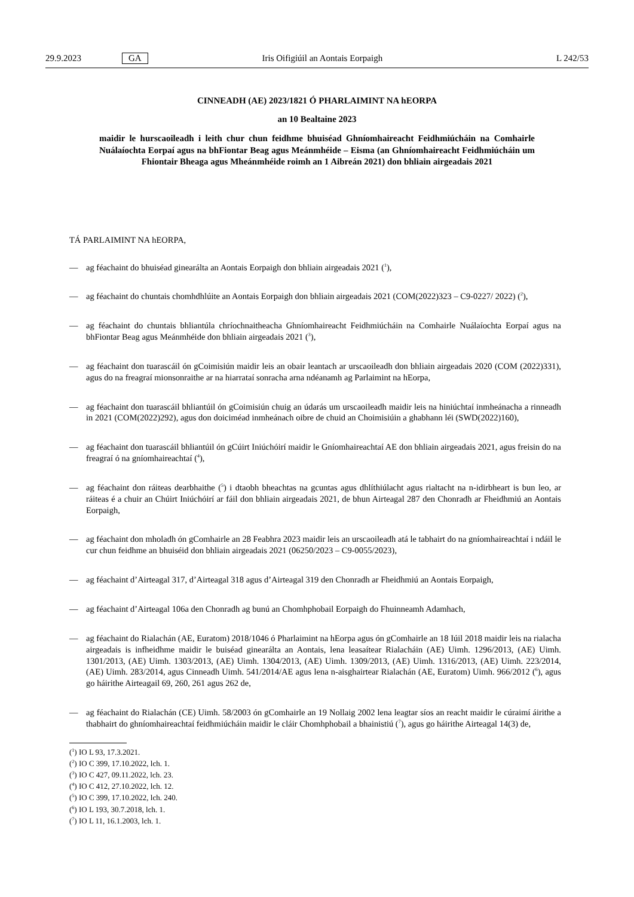29.9.2023 GA Iris Oifigiúil an Aontais Eorpaigh L 242/53
CINNEADH (AE) 2023/1821 Ó PHARLAIMINT NA hEORPA
an 10 Bealtaine 2023
maidir le hurscaoileadh i leith chur chun feidhme bhuiséad Ghníomhaireacht Feidhmiúcháin na Comhairle Nuálaíochta Eorpaí agus na bhFiontar Beag agus Meánmhéide – Eisma (an Ghníomhaireacht Feidhmiúcháin um Fhiontair Bheaga agus Mheánmhéide roimh an 1 Aibreán 2021) don bhliain airgeadais 2021
TÁ PARLAIMINT NA hEORPA,
— ag féachaint do bhuiséad ginearálta an Aontais Eorpaigh don bhliain airgeadais 2021 (<sup>1</sup>),
— ag féachaint do chuntais chomhdhlúite an Aontais Eorpaigh don bhliain airgeadais 2021 (COM(2022)323 – C9-0227/ 2022) (<sup>2</sup>),
— ag féachaint do chuntais bhliantúla chríochnaitheacha Ghníomhaireacht Feidhmiúcháin na Comhairle Nuálaíochta Eorpaí agus na bhFiontar Beag agus Meánmhéide don bhliain airgeadais 2021 (<sup>3</sup>),
— ag féachaint don tuarascáil ón gCoimisiún maidir leis an obair leantach ar urscaoileadh don bhliain airgeadais 2020 (COM (2022)331), agus do na freagraí mionsonraithe ar na hiarrataí sonracha arna ndéanamh ag Parlaimint na hEorpa,
— ag féachaint don tuarascáil bhliantúil ón gCoimisiún chuig an údarás um urscaoileadh maidir leis na hiniúchtaí inmheánacha a rinneadh in 2021 (COM(2022)292), agus don doiciméad inmheánach oibre de chuid an Choimisiúin a ghabhann léi (SWD(2022)160),
— ag féachaint don tuarascáil bhliantúil ón gCúirt Iniúchóirí maidir le Gníomhaireachtaí AE don bhliain airgeadais 2021, agus freisin do na freagraí ó na gníomhaireachtaí (<sup>4</sup>),
— ag féachaint don ráiteas dearbhaithe (<sup>5</sup>) i dtaobh bheachtas na gcuntas agus dhlíthiúlacht agus rialtacht na n-idirbheart is bun leo, ar ráiteas é a chuir an Chúirt Iniúchóirí ar fáil don bhliain airgeadais 2021, de bhun Airteagal 287 den Chonradh ar Fheidhmiú an Aontais Eorpaigh,
— ag féachaint don mholadh ón gComhairle an 28 Feabhra 2023 maidir leis an urscaoileadh atá le tabhairt do na gníomhaireachtaí i ndáil le cur chun feidhme an bhuiséid don bhliain airgeadais 2021 (06250/2023 – C9-0055/2023),
— ag féachaint d’Airteagal 317, d’Airteagal 318 agus d’Airteagal 319 den Chonradh ar Fheidhmiú an Aontais Eorpaigh,
— ag féachaint d’Airteagal 106a den Chonradh ag bunú an Chomhphobail Eorpaigh do Fhuinneamh Adamhach,
— ag féachaint do Rialachán (AE, Euratom) 2018/1046 ó Pharlaimint na hEorpa agus ón gComhairle an 18 Iúil 2018 maidir leis na rialacha airgeadais is infheidhme maidir le buiséad ginearálta an Aontais, lena leasaítear Rialacháin (AE) Uimh. 1296/2013, (AE) Uimh. 1301/2013, (AE) Uimh. 1303/2013, (AE) Uimh. 1304/2013, (AE) Uimh. 1309/2013, (AE) Uimh. 1316/2013, (AE) Uimh. 223/2014, (AE) Uimh. 283/2014, agus Cinneadh Uimh. 541/2014/AE agus lena n-aisghairtear Rialachán (AE, Euratom) Uimh. 966/2012 (<sup>6</sup>), agus go háirithe Airteagail 69, 260, 261 agus 262 de,
— ag féachaint do Rialachán (CE) Uimh. 58/2003 ón gComhairle an 19 Nollaig 2002 lena leagtar síos an reacht maidir le cúraimí áirithe a thabhairt do ghníomhaireachtaí feidhmiúcháin maidir le cláir Chomhphobail a bhainistiú (<sup>7</sup>), agus go háirithe Airteagal 14(3) de,
(<sup>1</sup>) IO L 93, 17.3.2021.
(<sup>2</sup>) IO C 399, 17.10.2022, lch. 1.
(<sup>3</sup>) IO C 427, 09.11.2022, lch. 23.
(<sup>4</sup>) IO C 412, 27.10.2022, lch. 12.
(<sup>5</sup>) IO C 399, 17.10.2022, lch. 240.
(<sup>6</sup>) IO L 193, 30.7.2018, lch. 1.
(<sup>7</sup>) IO L 11, 16.1.2003, lch. 1.